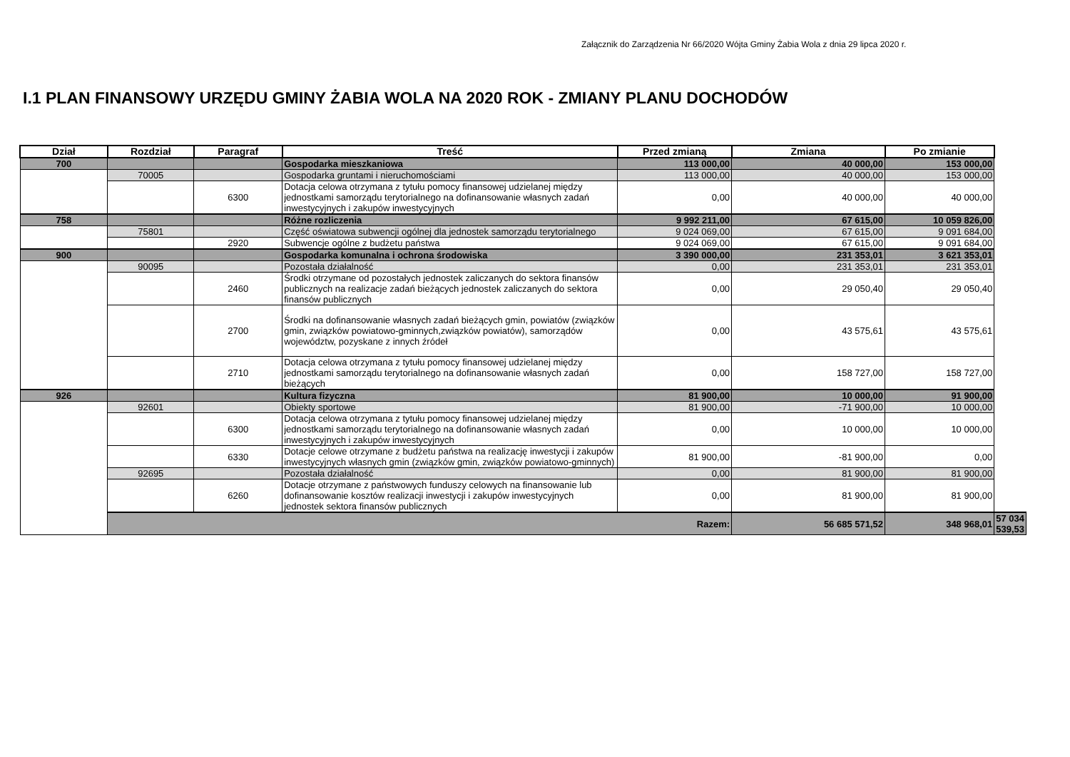Załącznik do Zarządzenia Nr 66/2020 Wójta Gminy Żabia Wola z dnia 29 lipca 2020 r.
I.1 PLAN FINANSOWY URZĘDU GMINY ŻABIA WOLA NA 2020 ROK - ZMIANY PLANU DOCHODÓW
| Dział | Rozdział | Paragraf | Treść | Przed zmianą | Zmiana | Po zmianie | |
| --- | --- | --- | --- | --- | --- | --- | --- |
| 700 | | | Gospodarka mieszkaniowa | 113 000,00 | 40 000,00 | 153 000,00 | |
| | 70005 | | Gospodarka gruntami i nieruchomościami | 113 000,00 | 40 000,00 | 153 000,00 | |
| | | 6300 | Dotacja celowa otrzymana z tytułu pomocy finansowej udzielanej między jednostkami samorządu terytorialnego na dofinansowanie własnych zadań inwestycyjnych i zakupów inwestycyjnych | 0,00 | 40 000,00 | 40 000,00 | |
| 758 | | | Różne rozliczenia | 9 992 211,00 | 67 615,00 | 10 059 826,00 | |
| | 75801 | | Część oświatowa subwencji ogólnej dla jednostek samorządu terytorialnego | 9 024 069,00 | 67 615,00 | 9 091 684,00 | |
| | | 2920 | Subwencje ogólne z budżetu państwa | 9 024 069,00 | 67 615,00 | 9 091 684,00 | |
| 900 | | | Gospodarka komunalna i ochrona środowiska | 3 390 000,00 | 231 353,01 | 3 621 353,01 | |
| | 90095 | | Pozostała działalność | 0,00 | 231 353,01 | 231 353,01 | |
| | | 2460 | Środki otrzymane od pozostałych jednostek zaliczanych do sektora finansów publicznych na realizacje zadań bieżących jednostek zaliczanych do sektora finansów publicznych | 0,00 | 29 050,40 | 29 050,40 | |
| | | 2700 | Środki na dofinansowanie własnych zadań bieżących gmin, powiatów (związków gmin, związków powiatowo-gminnych,związków powiatów), samorządów województw, pozyskane z innych źródeł | 0,00 | 43 575,61 | 43 575,61 | |
| | | 2710 | Dotacja celowa otrzymana z tytułu pomocy finansowej udzielanej między jednostkami samorządu terytorialnego na dofinansowanie własnych zadań bieżących | 0,00 | 158 727,00 | 158 727,00 | |
| 926 | | | Kultura fizyczna | 81 900,00 | 10 000,00 | 91 900,00 | |
| | 92601 | | Obiekty sportowe | 81 900,00 | -71 900,00 | 10 000,00 | |
| | | 6300 | Dotacja celowa otrzymana z tytułu pomocy finansowej udzielanej między jednostkami samorządu terytorialnego na dofinansowanie własnych zadań inwestycyjnych i zakupów inwestycyjnych | 0,00 | 10 000,00 | 10 000,00 | |
| | | 6330 | Dotacje celowe otrzymane z budżetu państwa na realizację inwestycji i zakupów inwestycyjnych własnych gmin (związków gmin, związków powiatowo-gminnych) | 81 900,00 | -81 900,00 | 0,00 | |
| | 92695 | | Pozostała działalność | 0,00 | 81 900,00 | 81 900,00 | |
| | | 6260 | Dotacje otrzymane z państwowych funduszy celowych na finansowanie lub dofinansowanie kosztów realizacji inwestycji i zakupów inwestycyjnych jednostek sektora finansów publicznych | 0,00 | 81 900,00 | 81 900,00 | |
| | Razem: | | | | 56 685 571,52 | 348 968,01 | 57 034 539,53 |